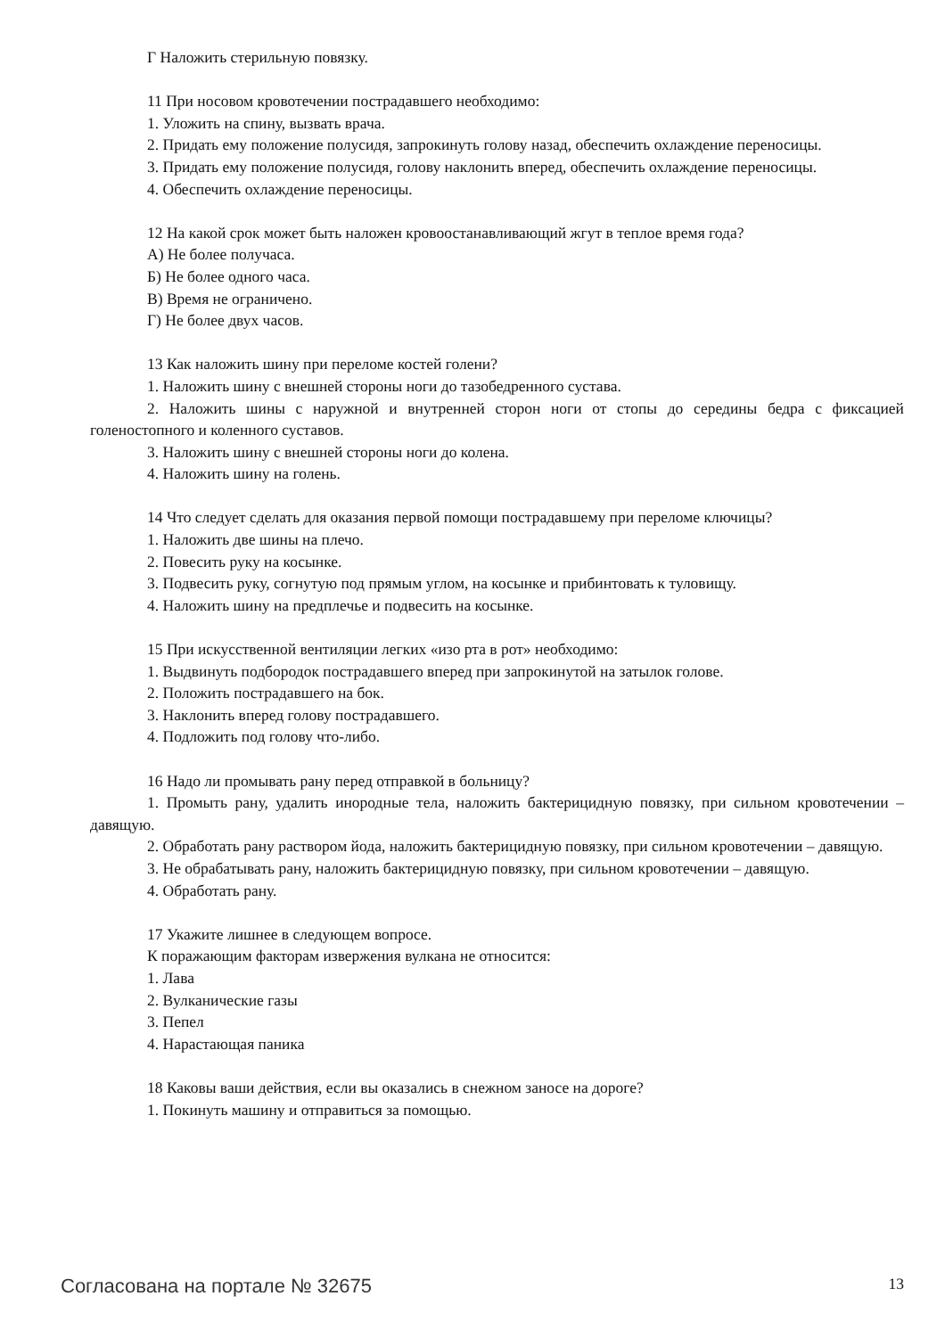Г Наложить стерильную повязку.
11 При носовом кровотечении пострадавшего необходимо:
1. Уложить на спину, вызвать врача.
2. Придать ему положение полусидя, запрокинуть голову назад, обеспечить охлаждение переносицы.
3. Придать ему положение полусидя, голову наклонить вперед, обеспечить охлаждение переносицы.
4. Обеспечить охлаждение переносицы.
12 На какой срок может быть наложен кровоостанавливающий жгут в теплое время года?
А) Не более получаса.
Б) Не более одного часа.
В) Время не ограничено.
Г) Не более двух часов.
13 Как наложить шину при переломе костей голени?
1. Наложить шину с внешней стороны ноги до тазобедренного сустава.
2. Наложить шины с наружной и внутренней сторон ноги от стопы до середины бедра с фиксацией голеностопного и коленного суставов.
3. Наложить шину с внешней стороны ноги до колена.
4. Наложить шину на голень.
14 Что следует сделать для оказания первой помощи пострадавшему при переломе ключицы?
1. Наложить две шины на плечо.
2. Повесить руку на косынке.
3. Подвесить руку, согнутую под прямым углом, на косынке и прибинтовать к туловищу.
4. Наложить шину на предплечье и подвесить на косынке.
15 При искусственной вентиляции легких «изо рта в рот» необходимо:
1. Выдвинуть подбородок пострадавшего вперед при запрокинутой на затылок голове.
2. Положить пострадавшего на бок.
3. Наклонить вперед голову пострадавшего.
4. Подложить под голову что-либо.
16 Надо ли промывать рану перед отправкой в больницу?
1. Промыть рану, удалить инородные тела, наложить бактерицидную повязку, при сильном кровотечении – давящую.
2. Обработать рану раствором йода, наложить бактерицидную повязку, при сильном кровотечении – давящую.
3. Не обрабатывать рану, наложить бактерицидную повязку, при сильном кровотечении – давящую.
4. Обработать рану.
17 Укажите лишнее в следующем вопросе.
К поражающим факторам извержения вулкана не относится:
1. Лава
2. Вулканические газы
3. Пепел
4. Нарастающая паника
18 Каковы ваши действия, если вы оказались в снежном заносе на дороге?
1. Покинуть машину и отправиться за помощью.
Согласована на портале № 32675 13